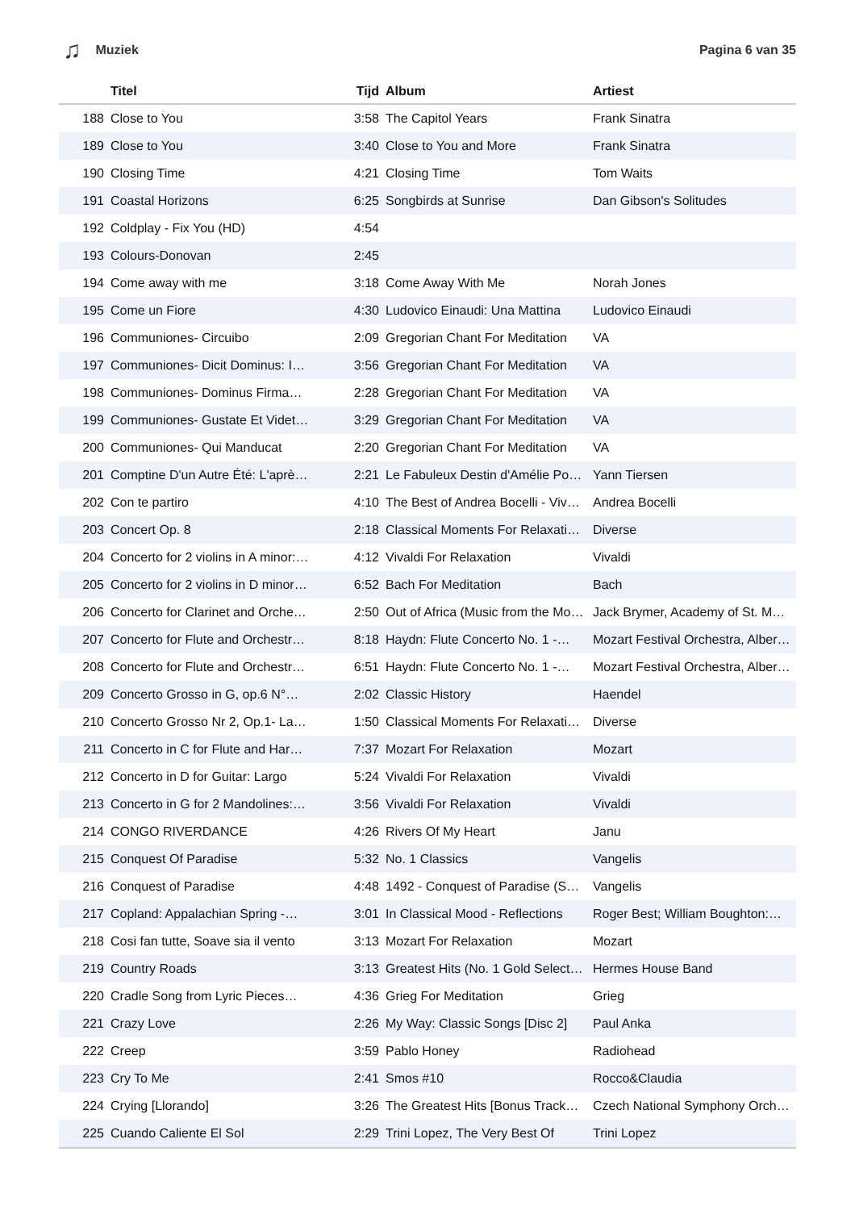♫ Muziek Pagina 6 van 35
| | Titel | Tijd | Album | Artiest |
| --- | --- | --- | --- | --- |
| 188 | Close to You | 3:58 | The Capitol Years | Frank Sinatra |
| 189 | Close to You | 3:40 | Close to You and More | Frank Sinatra |
| 190 | Closing Time | 4:21 | Closing Time | Tom Waits |
| 191 | Coastal Horizons | 6:25 | Songbirds at Sunrise | Dan Gibson's Solitudes |
| 192 | Coldplay - Fix You (HD) | 4:54 | | |
| 193 | Colours-Donovan | 2:45 | | |
| 194 | Come away with me | 3:18 | Come Away With Me | Norah Jones |
| 195 | Come un Fiore | 4:30 | Ludovico Einaudi: Una Mattina | Ludovico Einaudi |
| 196 | Communiones- Circuibo | 2:09 | Gregorian Chant For Meditation | VA |
| 197 | Communiones- Dicit Dominus: I… | 3:56 | Gregorian Chant For Meditation | VA |
| 198 | Communiones- Dominus Firma… | 2:28 | Gregorian Chant For Meditation | VA |
| 199 | Communiones- Gustate Et Videt… | 3:29 | Gregorian Chant For Meditation | VA |
| 200 | Communiones- Qui Manducat | 2:20 | Gregorian Chant For Meditation | VA |
| 201 | Comptine D'un Autre Été: L'aprè… | 2:21 | Le Fabuleux Destin d'Amélie Po… | Yann Tiersen |
| 202 | Con te partiro | 4:10 | The Best of Andrea Bocelli - Viv… | Andrea Bocelli |
| 203 | Concert Op. 8 | 2:18 | Classical Moments For Relaxati… | Diverse |
| 204 | Concerto for 2 violins in A minor:… | 4:12 | Vivaldi For Relaxation | Vivaldi |
| 205 | Concerto for 2 violins in D minor… | 6:52 | Bach For Meditation | Bach |
| 206 | Concerto for Clarinet and Orche… | 2:50 | Out of Africa (Music from the Mo… | Jack Brymer, Academy of St. M… |
| 207 | Concerto for Flute and Orchestr… | 8:18 | Haydn: Flute Concerto No. 1 -… | Mozart Festival Orchestra, Alber… |
| 208 | Concerto for Flute and Orchestr… | 6:51 | Haydn: Flute Concerto No. 1 -… | Mozart Festival Orchestra, Alber… |
| 209 | Concerto Grosso in G, op.6 N°… | 2:02 | Classic History | Haendel |
| 210 | Concerto Grosso Nr 2, Op.1- La… | 1:50 | Classical Moments For Relaxati… | Diverse |
| 211 | Concerto in C for Flute and Har… | 7:37 | Mozart For Relaxation | Mozart |
| 212 | Concerto in D for Guitar: Largo | 5:24 | Vivaldi For Relaxation | Vivaldi |
| 213 | Concerto in G for 2 Mandolines:… | 3:56 | Vivaldi For Relaxation | Vivaldi |
| 214 | CONGO RIVERDANCE | 4:26 | Rivers Of My Heart | Janu |
| 215 | Conquest Of Paradise | 5:32 | No. 1 Classics | Vangelis |
| 216 | Conquest of Paradise | 4:48 | 1492 - Conquest of Paradise (S… | Vangelis |
| 217 | Copland: Appalachian Spring -… | 3:01 | In Classical Mood - Reflections | Roger Best; William Boughton:… |
| 218 | Cosi fan tutte, Soave sia il vento | 3:13 | Mozart For Relaxation | Mozart |
| 219 | Country Roads | 3:13 | Greatest Hits (No. 1 Gold Select… | Hermes House Band |
| 220 | Cradle Song from Lyric Pieces… | 4:36 | Grieg For Meditation | Grieg |
| 221 | Crazy Love | 2:26 | My Way: Classic Songs [Disc 2] | Paul Anka |
| 222 | Creep | 3:59 | Pablo Honey | Radiohead |
| 223 | Cry To Me | 2:41 | Smos #10 | Rocco&Claudia |
| 224 | Crying [Llorando] | 3:26 | The Greatest Hits [Bonus Track… | Czech National Symphony Orch… |
| 225 | Cuando Caliente El Sol | 2:29 | Trini Lopez, The Very Best Of | Trini Lopez |